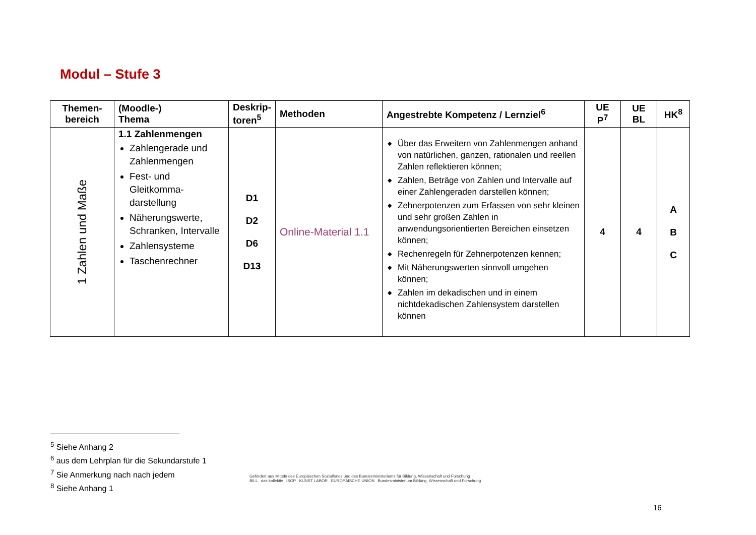Modul – Stufe 3
| Themen- bereich | (Moodle-) Thema | Deskrip- toren<sup>5</sup> | Methoden | Angestrebte Kompetenz / Lernziel<sup>6</sup> | UE P<sup>7</sup> | UE BL | HK<sup>8</sup> |
| --- | --- | --- | --- | --- | --- | --- | --- |
| 1 Zahlen und Maße | 1.1 Zahlenmengen Zahlengerade und Zahlenmengen Fest- und Gleitkomma-darstellung Näherungswerte, Schranken, Intervalle Zahlensysteme Taschenrechner | D1 D2 D6 D13 | Online-Material 1.1 | Über das Erweitern von Zahlenmengen anhand von natürlichen, ganzen, rationalen und reellen Zahlen reflektieren können; Zahlen, Beträge von Zahlen und Intervalle auf einer Zahlengeraden darstellen können; Zehnerpotenzen zum Erfassen von sehr kleinen und sehr großen Zahlen in anwendungsorientierten Bereichen einsetzen können; Rechenregeln für Zehnerpotenzen kennen; Mit Näherungswerten sinnvoll umgehen können; Zahlen im dekadischen und in einem nichtdekadischen Zahlensystem darstellen können | 4 | 4 | A B C |
<sup>5</sup> Siehe Anhang 2
<sup>6</sup> aus dem Lehrplan für die Sekundarstufe 1
<sup>7</sup> Sie Anmerkung nach nach jedem
<sup>8</sup> Siehe Anhang 1
Gefördert aus Mitteln des Europäischen Sozialfonds und des Bundesministeriums für Bildung, Wissenschaft und Forschung
BILL das kollektiv ISOP KUNST LABOR EUROPÄISCHE UNION Bundesministerium Bildung, Wissenschaft und Forschung
16